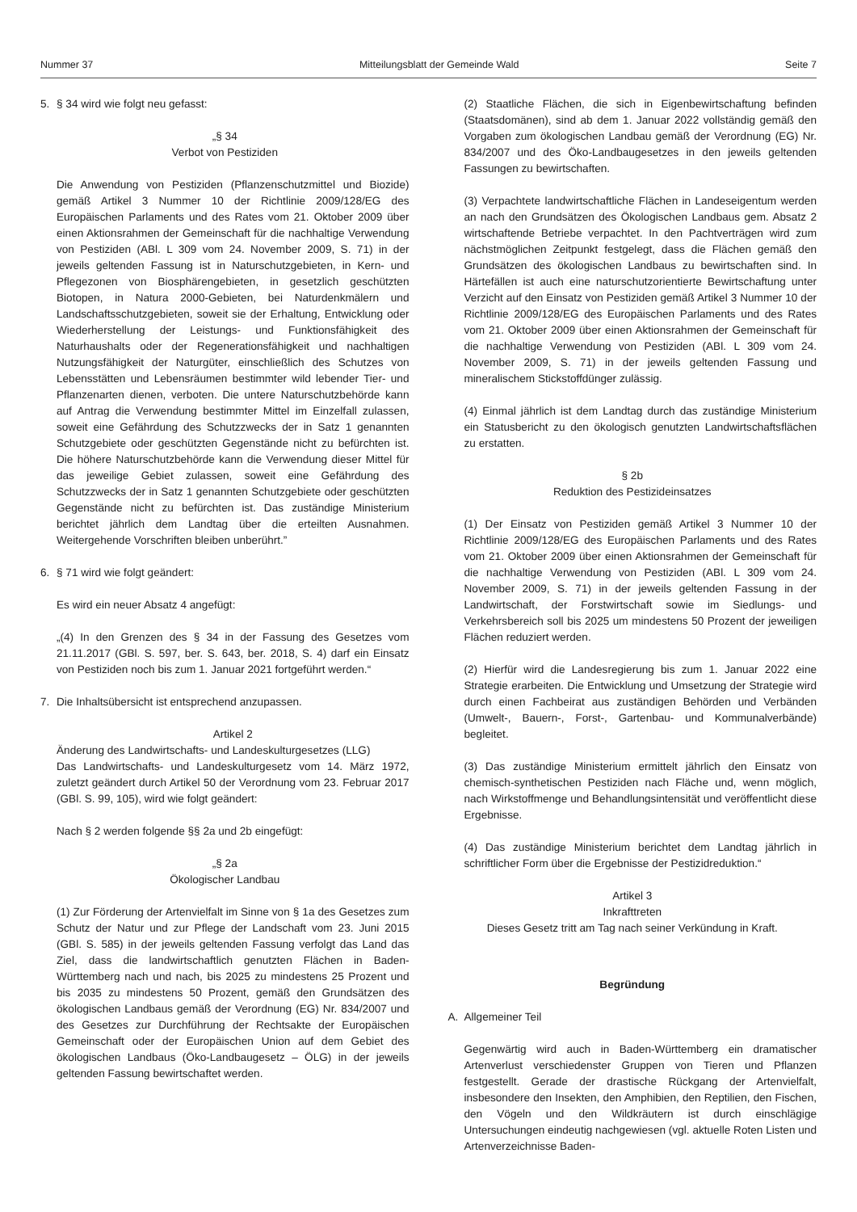Nummer 37 Mitteilungsblatt der Gemeinde Wald Seite 7
5. § 34 wird wie folgt neu gefasst:
„§ 34
Verbot von Pestiziden
Die Anwendung von Pestiziden (Pflanzenschutzmittel und Biozide) gemäß Artikel 3 Nummer 10 der Richtlinie 2009/128/EG des Europäischen Parlaments und des Rates vom 21. Oktober 2009 über einen Aktionsrahmen der Gemeinschaft für die nachhaltige Verwendung von Pestiziden (ABl. L 309 vom 24. November 2009, S. 71) in der jeweils geltenden Fassung ist in Naturschutzgebieten, in Kern- und Pflegezonen von Biosphärengebieten, in gesetzlich geschützten Biotopen, in Natura 2000-Gebieten, bei Naturdenkmälern und Landschaftsschutzgebieten, soweit sie der Erhaltung, Entwicklung oder Wiederherstellung der Leistungs- und Funktionsfähigkeit des Naturhaushalts oder der Regenerationsfähigkeit und nachhaltigen Nutzungsfähigkeit der Naturgüter, einschließlich des Schutzes von Lebensstätten und Lebensräumen bestimmter wild lebender Tier- und Pflanzenarten dienen, verboten. Die untere Naturschutzbehörde kann auf Antrag die Verwendung bestimmter Mittel im Einzelfall zulassen, soweit eine Gefährdung des Schutzzwecks der in Satz 1 genannten Schutzgebiete oder geschützten Gegenstände nicht zu befürchten ist. Die höhere Naturschutzbehörde kann die Verwendung dieser Mittel für das jeweilige Gebiet zulassen, soweit eine Gefährdung des Schutzzwecks der in Satz 1 genannten Schutzgebiete oder geschützten Gegenstände nicht zu befürchten ist. Das zuständige Ministerium berichtet jährlich dem Landtag über die erteilten Ausnahmen. Weitergehende Vorschriften bleiben unberührt.”
6. § 71 wird wie folgt geändert:
Es wird ein neuer Absatz 4 angefügt:
„(4) In den Grenzen des § 34 in der Fassung des Gesetzes vom 21.11.2017 (GBl. S. 597, ber. S. 643, ber. 2018, S. 4) darf ein Einsatz von Pestiziden noch bis zum 1. Januar 2021 fortgeführt werden.“
7. Die Inhaltsübersicht ist entsprechend anzupassen.
Artikel 2
Änderung des Landwirtschafts- und Landeskulturgesetzes (LLG)
Das Landwirtschafts- und Landeskulturgesetz vom 14. März 1972, zuletzt geändert durch Artikel 50 der Verordnung vom 23. Februar 2017 (GBl. S. 99, 105), wird wie folgt geändert:
Nach § 2 werden folgende §§ 2a und 2b eingefügt:
„§ 2a
Ökologischer Landbau
(1) Zur Förderung der Artenvielfalt im Sinne von § 1a des Gesetzes zum Schutz der Natur und zur Pflege der Landschaft vom 23. Juni 2015 (GBl. S. 585) in der jeweils geltenden Fassung verfolgt das Land das Ziel, dass die landwirtschaftlich genutzten Flächen in Baden-Württemberg nach und nach, bis 2025 zu mindestens 25 Prozent und bis 2035 zu mindestens 50 Prozent, gemäß den Grundsätzen des ökologischen Landbaus gemäß der Verordnung (EG) Nr. 834/2007 und des Gesetzes zur Durchführung der Rechtsakte der Europäischen Gemeinschaft oder der Europäischen Union auf dem Gebiet des ökologischen Landbaus (Öko-Landbaugesetz – ÖLG) in der jeweils geltenden Fassung bewirtschaftet werden.
(2) Staatliche Flächen, die sich in Eigenbewirtschaftung befinden (Staatsdomänen), sind ab dem 1. Januar 2022 vollständig gemäß den Vorgaben zum ökologischen Landbau gemäß der Verordnung (EG) Nr. 834/2007 und des Öko-Landbaugesetzes in den jeweils geltenden Fassungen zu bewirtschaften.
(3) Verpachtete landwirtschaftliche Flächen in Landeseigentum werden an nach den Grundsätzen des Ökologischen Landbaus gem. Absatz 2 wirtschaftende Betriebe verpachtet. In den Pachtverträgen wird zum nächstmöglichen Zeitpunkt festgelegt, dass die Flächen gemäß den Grundsätzen des ökologischen Landbaus zu bewirtschaften sind. In Härtefällen ist auch eine naturschutzorientierte Bewirtschaftung unter Verzicht auf den Einsatz von Pestiziden gemäß Artikel 3 Nummer 10 der Richtlinie 2009/128/EG des Europäischen Parlaments und des Rates vom 21. Oktober 2009 über einen Aktionsrahmen der Gemeinschaft für die nachhaltige Verwendung von Pestiziden (ABl. L 309 vom 24. November 2009, S. 71) in der jeweils geltenden Fassung und mineralischem Stickstoffdünger zulässig.
(4) Einmal jährlich ist dem Landtag durch das zuständige Ministerium ein Statusbericht zu den ökologisch genutzten Landwirtschaftsflächen zu erstatten.
§ 2b
Reduktion des Pestizideinsatzes
(1) Der Einsatz von Pestiziden gemäß Artikel 3 Nummer 10 der Richtlinie 2009/128/EG des Europäischen Parlaments und des Rates vom 21. Oktober 2009 über einen Aktionsrahmen der Gemeinschaft für die nachhaltige Verwendung von Pestiziden (ABl. L 309 vom 24. November 2009, S. 71) in der jeweils geltenden Fassung in der Landwirtschaft, der Forstwirtschaft sowie im Siedlungs- und Verkehrsbereich soll bis 2025 um mindestens 50 Prozent der jeweiligen Flächen reduziert werden.
(2) Hierfür wird die Landesregierung bis zum 1. Januar 2022 eine Strategie erarbeiten. Die Entwicklung und Umsetzung der Strategie wird durch einen Fachbeirat aus zuständigen Behörden und Verbänden (Umwelt-, Bauern-, Forst-, Gartenbau- und Kommunalverbände) begleitet.
(3) Das zuständige Ministerium ermittelt jährlich den Einsatz von chemisch-synthetischen Pestiziden nach Fläche und, wenn möglich, nach Wirkstoffmenge und Behandlungsintensität und veröffentlicht diese Ergebnisse.
(4) Das zuständige Ministerium berichtet dem Landtag jährlich in schriftlicher Form über die Ergebnisse der Pestizidreduktion.“
Artikel 3
Inkrafttreten
Dieses Gesetz tritt am Tag nach seiner Verkündung in Kraft.
Begründung
A. Allgemeiner Teil
Gegenwärtig wird auch in Baden-Württemberg ein dramatischer Artenverlust verschiedenster Gruppen von Tieren und Pflanzen festgestellt. Gerade der drastische Rückgang der Artenvielfalt, insbesondere den Insekten, den Amphibien, den Reptilien, den Fischen, den Vögeln und den Wildkräutern ist durch einschlägige Untersuchungen eindeutig nachgewiesen (vgl. aktuelle Roten Listen und Artenverzeichnisse Baden-